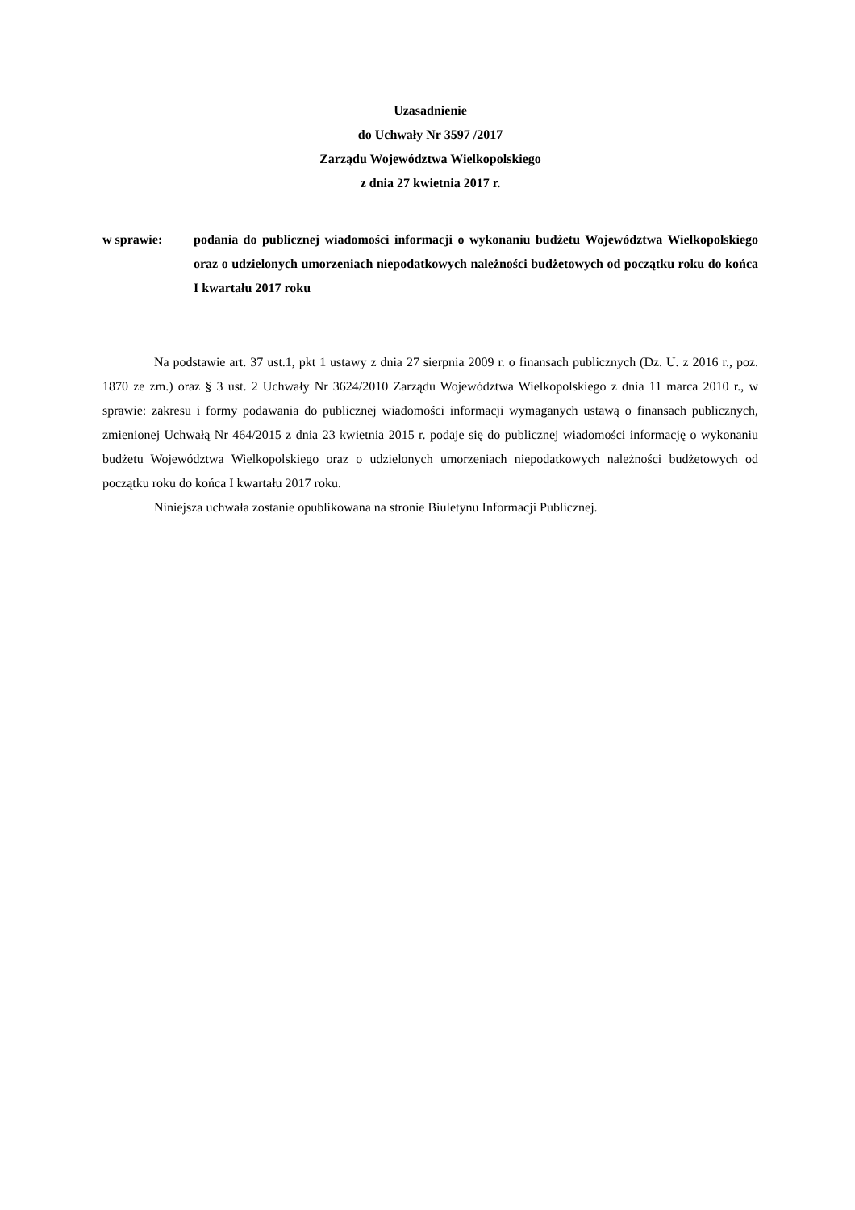Uzasadnienie
do Uchwały Nr 3597 /2017
Zarządu Województwa Wielkopolskiego
z dnia 27 kwietnia 2017 r.
w sprawie: podania do publicznej wiadomości informacji o wykonaniu budżetu Województwa Wielkopolskiego oraz o udzielonych umorzeniach niepodatkowych należności budżetowych od początku roku do końca I kwartału 2017 roku
Na podstawie art. 37 ust.1, pkt 1 ustawy z dnia 27 sierpnia 2009 r. o finansach publicznych (Dz. U. z 2016 r., poz. 1870 ze zm.) oraz § 3 ust. 2 Uchwały Nr 3624/2010 Zarządu Województwa Wielkopolskiego z dnia 11 marca 2010 r., w sprawie: zakresu i formy podawania do publicznej wiadomości informacji wymaganych ustawą o finansach publicznych, zmienionej Uchwałą Nr 464/2015 z dnia 23 kwietnia 2015 r. podaje się do publicznej wiadomości informację o wykonaniu budżetu Województwa Wielkopolskiego oraz o udzielonych umorzeniach niepodatkowych należności budżetowych od początku roku do końca I kwartału 2017 roku.
Niniejsza uchwała zostanie opublikowana na stronie Biuletynu Informacji Publicznej.